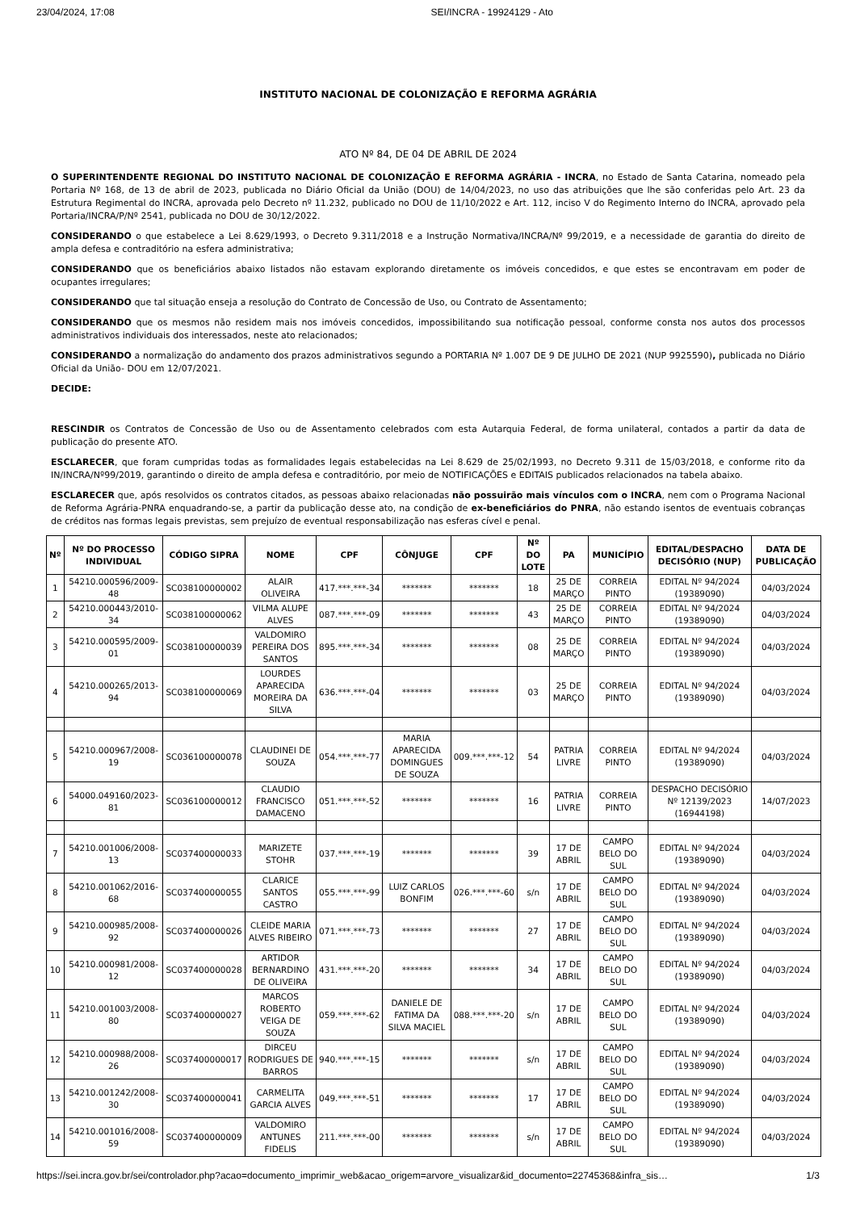23/04/2024, 17:08 SEI/INCRA - 19924129 - Ato
INSTITUTO NACIONAL DE COLONIZAÇÃO E REFORMA AGRÁRIA
ATO Nº 84, DE 04 DE ABRIL DE 2024
O SUPERINTENDENTE REGIONAL DO INSTITUTO NACIONAL DE COLONIZAÇÃO E REFORMA AGRÁRIA - INCRA, no Estado de Santa Catarina, nomeado pela Portaria Nº 168, de 13 de abril de 2023, publicada no Diário Oficial da União (DOU) de 14/04/2023, no uso das atribuições que lhe são conferidas pelo Art. 23 da Estrutura Regimental do INCRA, aprovada pelo Decreto nº 11.232, publicado no DOU de 11/10/2022 e Art. 112, inciso V do Regimento Interno do INCRA, aprovado pela Portaria/INCRA/P/Nº 2541, publicada no DOU de 30/12/2022.
CONSIDERANDO o que estabelece a Lei 8.629/1993, o Decreto 9.311/2018 e a Instrução Normativa/INCRA/Nº 99/2019, e a necessidade de garantia do direito de ampla defesa e contraditório na esfera administrativa;
CONSIDERANDO que os beneficiários abaixo listados não estavam explorando diretamente os imóveis concedidos, e que estes se encontravam em poder de ocupantes irregulares;
CONSIDERANDO que tal situação enseja a resolução do Contrato de Concessão de Uso, ou Contrato de Assentamento;
CONSIDERANDO que os mesmos não residem mais nos imóveis concedidos, impossibilitando sua notificação pessoal, conforme consta nos autos dos processos administrativos individuais dos interessados, neste ato relacionados;
CONSIDERANDO a normalização do andamento dos prazos administrativos segundo a PORTARIA Nº 1.007 DE 9 DE JULHO DE 2021 (NUP 9925590), publicada no Diário Oficial da União- DOU em 12/07/2021.
DECIDE:
RESCINDIR os Contratos de Concessão de Uso ou de Assentamento celebrados com esta Autarquia Federal, de forma unilateral, contados a partir da data de publicação do presente ATO.
ESCLARECER, que foram cumpridas todas as formalidades legais estabelecidas na Lei 8.629 de 25/02/1993, no Decreto 9.311 de 15/03/2018, e conforme rito da IN/INCRA/Nº99/2019, garantindo o direito de ampla defesa e contraditório, por meio de NOTIFICAÇÕES e EDITAIS publicados relacionados na tabela abaixo.
ESCLARECER que, após resolvidos os contratos citados, as pessoas abaixo relacionadas não possuirão mais vínculos com o INCRA, nem com o Programa Nacional de Reforma Agrária-PNRA enquadrando-se, a partir da publicação desse ato, na condição de ex-beneficiários do PNRA, não estando isentos de eventuais cobranças de créditos nas formas legais previstas, sem prejuízo de eventual responsabilização nas esferas cível e penal.
| Nº | Nº DO PROCESSO INDIVIDUAL | CÓDIGO SIPRA | NOME | CPF | CÔNJUGE | CPF | Nº DO LOTE | PA | MUNICÍPIO | EDITAL/DESPACHO DECISÓRIO (NUP) | DATA DE PUBLICAÇÃO |
| --- | --- | --- | --- | --- | --- | --- | --- | --- | --- | --- | --- |
| 1 | 54210.000596/2009-48 | SC038100000002 | ALAIR OLIVEIRA | 417.***.***-34 | ******* | ******* | 18 | 25 DE MARÇO | CORREIA PINTO | EDITAL Nº 94/2024 (19389090) | 04/03/2024 |
| 2 | 54210.000443/2010-34 | SC038100000062 | VILMA ALUPE ALVES | 087.***.***-09 | ******* | ******* | 43 | 25 DE MARÇO | CORREIA PINTO | EDITAL Nº 94/2024 (19389090) | 04/03/2024 |
| 3 | 54210.000595/2009-01 | SC038100000039 | VALDOMIRO PEREIRA DOS SANTOS | 895.***.***-34 | ******* | ******* | 08 | 25 DE MARÇO | CORREIA PINTO | EDITAL Nº 94/2024 (19389090) | 04/03/2024 |
| 4 | 54210.000265/2013-94 | SC038100000069 | LOURDES APARECIDA MOREIRA DA SILVA | 636.***.***-04 | ******* | ******* | 03 | 25 DE MARÇO | CORREIA PINTO | EDITAL Nº 94/2024 (19389090) | 04/03/2024 |
| 5 | 54210.000967/2008-19 | SC036100000078 | CLAUDINEI DE SOUZA | 054.***.***-77 | MARIA APARECIDA DOMINGUES DE SOUZA | 009.***.***-12 | 54 | PATRIA LIVRE | CORREIA PINTO | EDITAL Nº 94/2024 (19389090) | 04/03/2024 |
| 6 | 54000.049160/2023-81 | SC036100000012 | CLAUDIO FRANCISCO DAMACENO | 051.***.***-52 | ******* | ******* | 16 | PATRIA LIVRE | CORREIA PINTO | DESPACHO DECISÓRIO Nº 12139/2023 (16944198) | 14/07/2023 |
| 7 | 54210.001006/2008-13 | SC037400000033 | MARIZETE STOHR | 037.***.***-19 | ******* | ******* | 39 | 17 DE ABRIL | CAMPO BELO DO SUL | EDITAL Nº 94/2024 (19389090) | 04/03/2024 |
| 8 | 54210.001062/2016-68 | SC037400000055 | CLARICE SANTOS CASTRO | 055.***.***-99 | LUIZ CARLOS BONFIM | 026.***.***-60 | s/n | 17 DE ABRIL | CAMPO BELO DO SUL | EDITAL Nº 94/2024 (19389090) | 04/03/2024 |
| 9 | 54210.000985/2008-92 | SC037400000026 | CLEIDE MARIA ALVES RIBEIRO | 071.***.***-73 | ******* | ******* | 27 | 17 DE ABRIL | CAMPO BELO DO SUL | EDITAL Nº 94/2024 (19389090) | 04/03/2024 |
| 10 | 54210.000981/2008-12 | SC037400000028 | ARTIDOR BERNARDINO DE OLIVEIRA | 431.***.***-20 | ******* | ******* | 34 | 17 DE ABRIL | CAMPO BELO DO SUL | EDITAL Nº 94/2024 (19389090) | 04/03/2024 |
| 11 | 54210.001003/2008-80 | SC037400000027 | MARCOS ROBERTO VEIGA DE SOUZA | 059.***.***-62 | DANIELE DE FATIMA DA SILVA MACIEL | 088.***.***-20 | s/n | 17 DE ABRIL | CAMPO BELO DO SUL | EDITAL Nº 94/2024 (19389090) | 04/03/2024 |
| 12 | 54210.000988/2008-26 | SC037400000017 | DIRCEU RODRIGUES DE BARROS | 940.***.***-15 | ******* | ******* | s/n | 17 DE ABRIL | CAMPO BELO DO SUL | EDITAL Nº 94/2024 (19389090) | 04/03/2024 |
| 13 | 54210.001242/2008-30 | SC037400000041 | CARMELITA GARCIA ALVES | 049.***.***-51 | ******* | ******* | 17 | 17 DE ABRIL | CAMPO BELO DO SUL | EDITAL Nº 94/2024 (19389090) | 04/03/2024 |
| 14 | 54210.001016/2008-59 | SC037400000009 | VALDOMIRO ANTUNES FIDELIS | 211.***.***-00 | ******* | ******* | s/n | 17 DE ABRIL | CAMPO BELO DO SUL | EDITAL Nº 94/2024 (19389090) | 04/03/2024 |
https://sei.incra.gov.br/sei/controlador.php?acao=documento_imprimir_web&acao_origem=arvore_visualizar&id_documento=22745368&infra_sis… 1/3